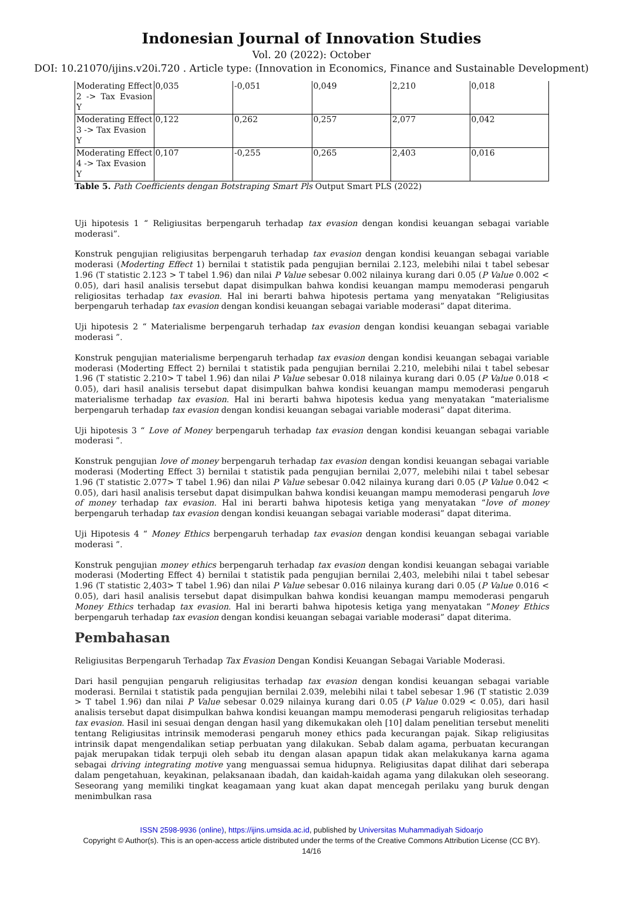Indonesian Journal of Innovation Studies
Vol. 20 (2022): October
DOI: 10.21070/ijins.v20i.720 . Article type: (Innovation in Economics, Finance and Sustainable Development)
| Moderating Effect 2 -> Tax Evasion Y | 0,035 | -0,051 | 0,049 | 2,210 | 0,018 |
| Moderating Effect 3 -> Tax Evasion Y | 0,122 | 0,262 | 0,257 | 2,077 | 0,042 |
| Moderating Effect 4 -> Tax Evasion Y | 0,107 | -0,255 | 0,265 | 2,403 | 0,016 |
Table 5. Path Coefficients dengan Botstraping Smart Pls Output Smart PLS (2022)
Uji hipotesis 1 “ Religiusitas berpengaruh terhadap tax evasion dengan kondisi keuangan sebagai variable moderasi”.
Konstruk pengujian religiusitas berpengaruh terhadap tax evasion dengan kondisi keuangan sebagai variable moderasi (Moderting Effect 1) bernilai t statistik pada pengujian bernilai 2.123, melebihi nilai t tabel sebesar 1.96 (T statistic 2.123 > T tabel 1.96) dan nilai P Value sebesar 0.002 nilainya kurang dari 0.05 (P Value 0.002 < 0.05), dari hasil analisis tersebut dapat disimpulkan bahwa kondisi keuangan mampu memoderasi pengaruh religiositas terhadap tax evasion. Hal ini berarti bahwa hipotesis pertama yang menyatakan “Religiusitas berpengaruh terhadap tax evasion dengan kondisi keuangan sebagai variable moderasi” dapat diterima.
Uji hipotesis 2 “ Materialisme berpengaruh terhadap tax evasion dengan kondisi keuangan sebagai variable moderasi ”.
Konstruk pengujian materialisme berpengaruh terhadap tax evasion dengan kondisi keuangan sebagai variable moderasi (Moderting Effect 2) bernilai t statistik pada pengujian bernilai 2.210, melebihi nilai t tabel sebesar 1.96 (T statistic 2.210> T tabel 1.96) dan nilai P Value sebesar 0.018 nilainya kurang dari 0.05 (P Value 0.018 < 0.05), dari hasil analisis tersebut dapat disimpulkan bahwa kondisi keuangan mampu memoderasi pengaruh materialisme terhadap tax evasion. Hal ini berarti bahwa hipotesis kedua yang menyatakan “materialisme berpengaruh terhadap tax evasion dengan kondisi keuangan sebagai variable moderasi” dapat diterima.
Uji hipotesis 3 “ Love of Money berpengaruh terhadap tax evasion dengan kondisi keuangan sebagai variable moderasi ”.
Konstruk pengujian love of money berpengaruh terhadap tax evasion dengan kondisi keuangan sebagai variable moderasi (Moderting Effect 3) bernilai t statistik pada pengujian bernilai 2,077, melebihi nilai t tabel sebesar 1.96 (T statistic 2.077> T tabel 1.96) dan nilai P Value sebesar 0.042 nilainya kurang dari 0.05 (P Value 0.042 < 0.05), dari hasil analisis tersebut dapat disimpulkan bahwa kondisi keuangan mampu memoderasi pengaruh love of money terhadap tax evasion. Hal ini berarti bahwa hipotesis ketiga yang menyatakan “love of money berpengaruh terhadap tax evasion dengan kondisi keuangan sebagai variable moderasi” dapat diterima.
Uji Hipotesis 4 “ Money Ethics berpengaruh terhadap tax evasion dengan kondisi keuangan sebagai variable moderasi ”.
Konstruk pengujian money ethics berpengaruh terhadap tax evasion dengan kondisi keuangan sebagai variable moderasi (Moderting Effect 4) bernilai t statistik pada pengujian bernilai 2,403, melebihi nilai t tabel sebesar 1.96 (T statistic 2,403> T tabel 1.96) dan nilai P Value sebesar 0.016 nilainya kurang dari 0.05 (P Value 0.016 < 0.05), dari hasil analisis tersebut dapat disimpulkan bahwa kondisi keuangan mampu memoderasi pengaruh Money Ethics terhadap tax evasion. Hal ini berarti bahwa hipotesis ketiga yang menyatakan “Money Ethics berpengaruh terhadap tax evasion dengan kondisi keuangan sebagai variable moderasi” dapat diterima.
Pembahasan
Religiusitas Berpengaruh Terhadap Tax Evasion Dengan Kondisi Keuangan Sebagai Variable Moderasi.
Dari hasil pengujian pengaruh religiusitas terhadap tax evasion dengan kondisi keuangan sebagai variable moderasi. Bernilai t statistik pada pengujian bernilai 2.039, melebihi nilai t tabel sebesar 1.96 (T statistic 2.039 > T tabel 1.96) dan nilai P Value sebesar 0.029 nilainya kurang dari 0.05 (P Value 0.029 < 0.05), dari hasil analisis tersebut dapat disimpulkan bahwa kondisi keuangan mampu memoderasi pengaruh religiositas terhadap tax evasion. Hasil ini sesuai dengan dengan hasil yang dikemukakan oleh [10] dalam penelitian tersebut meneliti tentang Religiusitas intrinsik memoderasi pengaruh money ethics pada kecurangan pajak. Sikap religiusitas intrinsik dapat mengendalikan setiap perbuatan yang dilakukan. Sebab dalam agama, perbuatan kecurangan pajak merupakan tidak terpuji oleh sebab itu dengan alasan apapun tidak akan melakukanya karna agama sebagai driving integrating motive yang menguassai semua hidupnya. Religiusitas dapat dilihat dari seberapa dalam pengetahuan, keyakinan, pelaksanaan ibadah, dan kaidah-kaidah agama yang dilakukan oleh seseorang. Seseorang yang memiliki tingkat keagamaan yang kuat akan dapat mencegah perilaku yang buruk dengan menimbulkan rasa
ISSN 2598-9936 (online), https://ijins.umsida.ac.id, published by Universitas Muhammadiyah Sidoarjo
Copyright © Author(s). This is an open-access article distributed under the terms of the Creative Commons Attribution License (CC BY).
14/16